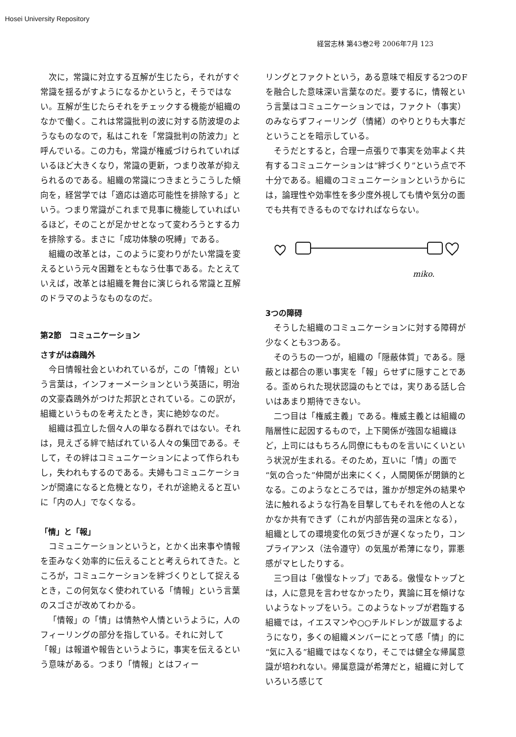Hosei University Repository
経営志林 第43巻2号 2006年7月 123
次に，常識に対立する互解が生じたら，それがすぐ常識を揺るがすようになるかというと，そうではない。互解が生じたらそれをチェックする機能が組織のなかで働く。これは常識批判の波に対する防波堤のようなものなので，私はこれを「常識批判の防波力」と呼んでいる。この力も，常識が権威づけられていればいるほど大きくなり，常識の更新，つまり改革が抑えられるのである。組織の常識につきまとうこうした傾向を，経営学では「適応は適応可能性を排除する」という。つまり常識がこれまで見事に機能していればいるほど，そのことが足かせとなって変わろうとする力を排除する。まさに「成功体験の呪縛」である。
組織の改革とは，このように変わりがたい常識を変えるという元々困難をともなう仕事である。たとえていえば，改革とは組織を舞台に演じられる常識と互解のドラマのようなものなのだ。
第2節　コミュニケーション
さすがは森鴎外
今日情報社会といわれているが，この「情報」という言葉は，インフォーメーションという英語に，明治の文豪森鴎外がつけた邦訳とされている。この訳が，組織というものを考えたとき，実に絶妙なのだ。
組織は孤立した個々人の単なる群れではない。それは，見えざる絆で結ばれている人々の集団である。そして，その絆はコミュニケーションによって作られもし，失われもするのである。夫婦もコミュニケーションが間違になると危機となり，それが途絶えると互いに「内の人」でなくなる。
「情」と「報」
コミュニケーションというと，とかく出来事や情報を歪みなく効率的に伝えることと考えられてきた。ところが，コミュニケーションを絆づくりとして捉えるとき，この何気なく使われている「情報」という言葉のスゴさが改めてわかる。
「情報」の「情」は情熱や人情というように，人のフィーリングの部分を指している。それに対して「報」は報道や報告というように，事実を伝えるという意味がある。つまり「情報」とはフィー
リングとファクトという，ある意味で相反する2つのFを融合した意味深い言葉なのだ。要するに，情報という言葉はコミュニケーションでは，ファクト（事実）のみならずフィーリング（情緒）のやりとりも大事だということを暗示している。
そうだとすると，合理一点張りで事実を効率よく共有するコミュニケーションは“絆づくり”という点で不十分である。組織のコミュニケーションというからには，論理性や効率性を多少度外視しても情や気分の面でも共有できるものでなければならない。
miko.
3つの障碍
そうした組織のコミュニケーションに対する障碍が少なくとも3つある。
そのうちの一つが，組織の「隠蔽体質」である。隠蔽とは都合の悪い事実を「報」らせずに隠すことである。歪められた現状認識のもとでは，実りある話し合いはあまり期待できない。
二つ目は「権威主義」である。権威主義とは組織の階層性に起因するもので，上下関係が強固な組織ほど，上司にはもちろん同僚にもものを言いにくいという状況が生まれる。そのため，互いに「情」の面で“気の合った”仲間が出来にくく，人間関係が閉鎖的となる。このようなところでは，誰かが想定外の結果や法に触れるような行為を目撃してもそれを他の人となかなか共有できず（これが内部告発の温床となる），組織としての環境変化の気づきが遅くなったり，コンプライアンス（法令遵守）の気風が希薄になり，罪悪感がマヒしたりする。
三つ目は「傲慢なトップ」である。傲慢なトップとは，人に意見を言わせなかったり，異論に耳を傾けないようなトップをいう。このようなトップが君臨する組織では，イエスマンや○○チルドレンが跋扈するようになり，多くの組織メンバーにとって感「情」的に“気に入る”組織ではなくなり，そこでは健全な帰属意識が培われない。帰属意識が希薄だと，組織に対していろいろ感じて